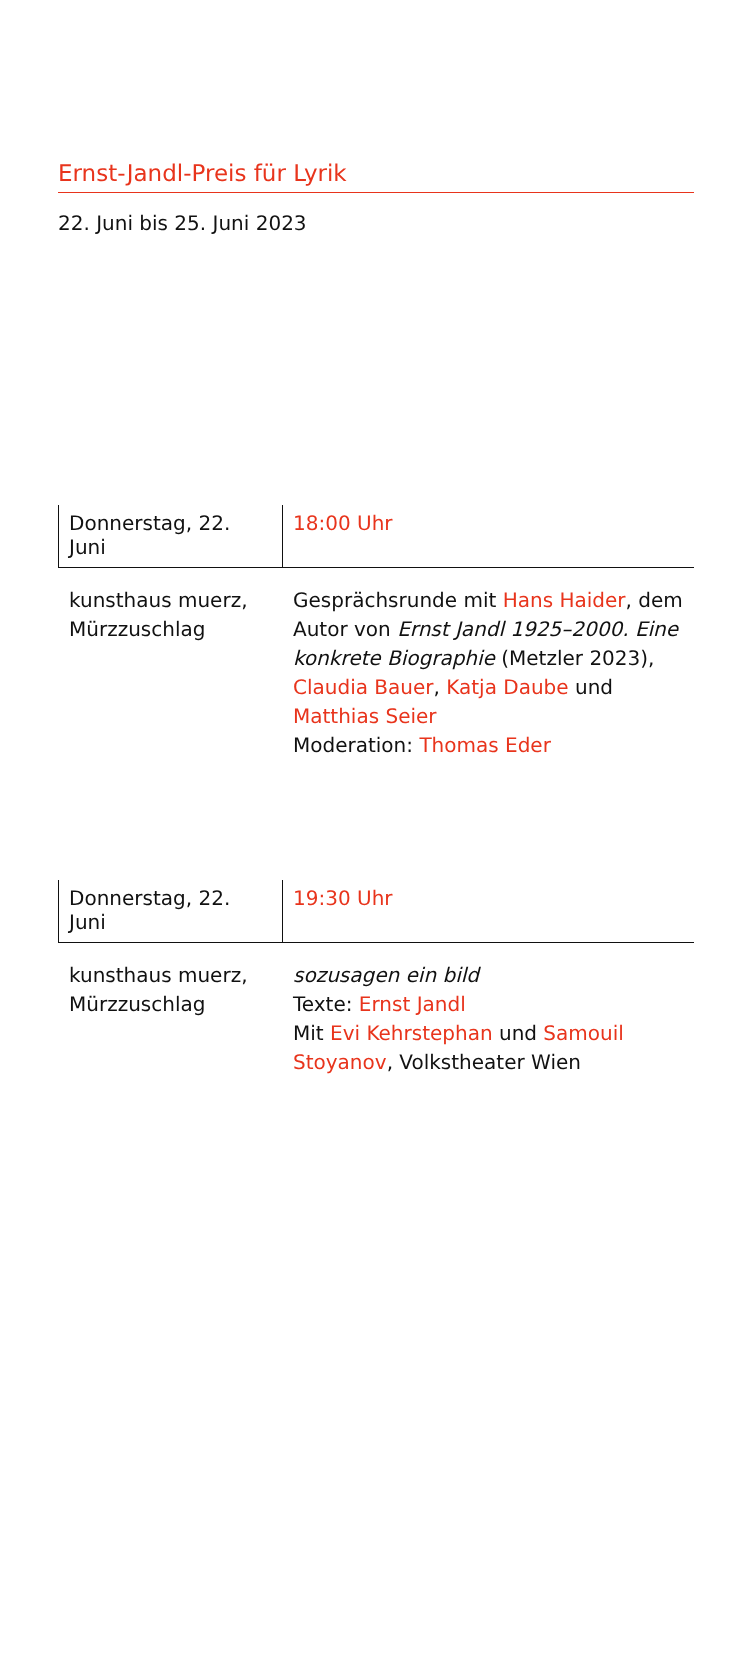Ernst-Jandl-Preis für Lyrik
22. Juni bis 25. Juni 2023
Donnerstag, 22. Juni
18:00 Uhr
kunsthaus muerz,
Mürzzuschlag
Gesprächsrunde mit Hans Haider, dem Autor von Ernst Jandl 1925–2000. Eine konkrete Biographie (Metzler 2023), Claudia Bauer, Katja Daube und Matthias Seier
Moderation: Thomas Eder
Donnerstag, 22. Juni
19:30 Uhr
kunsthaus muerz,
Mürzzuschlag
sozusagen ein bild
Texte: Ernst Jandl
Mit Evi Kehrstephan und Samouil Stoyanov, Volkstheater Wien